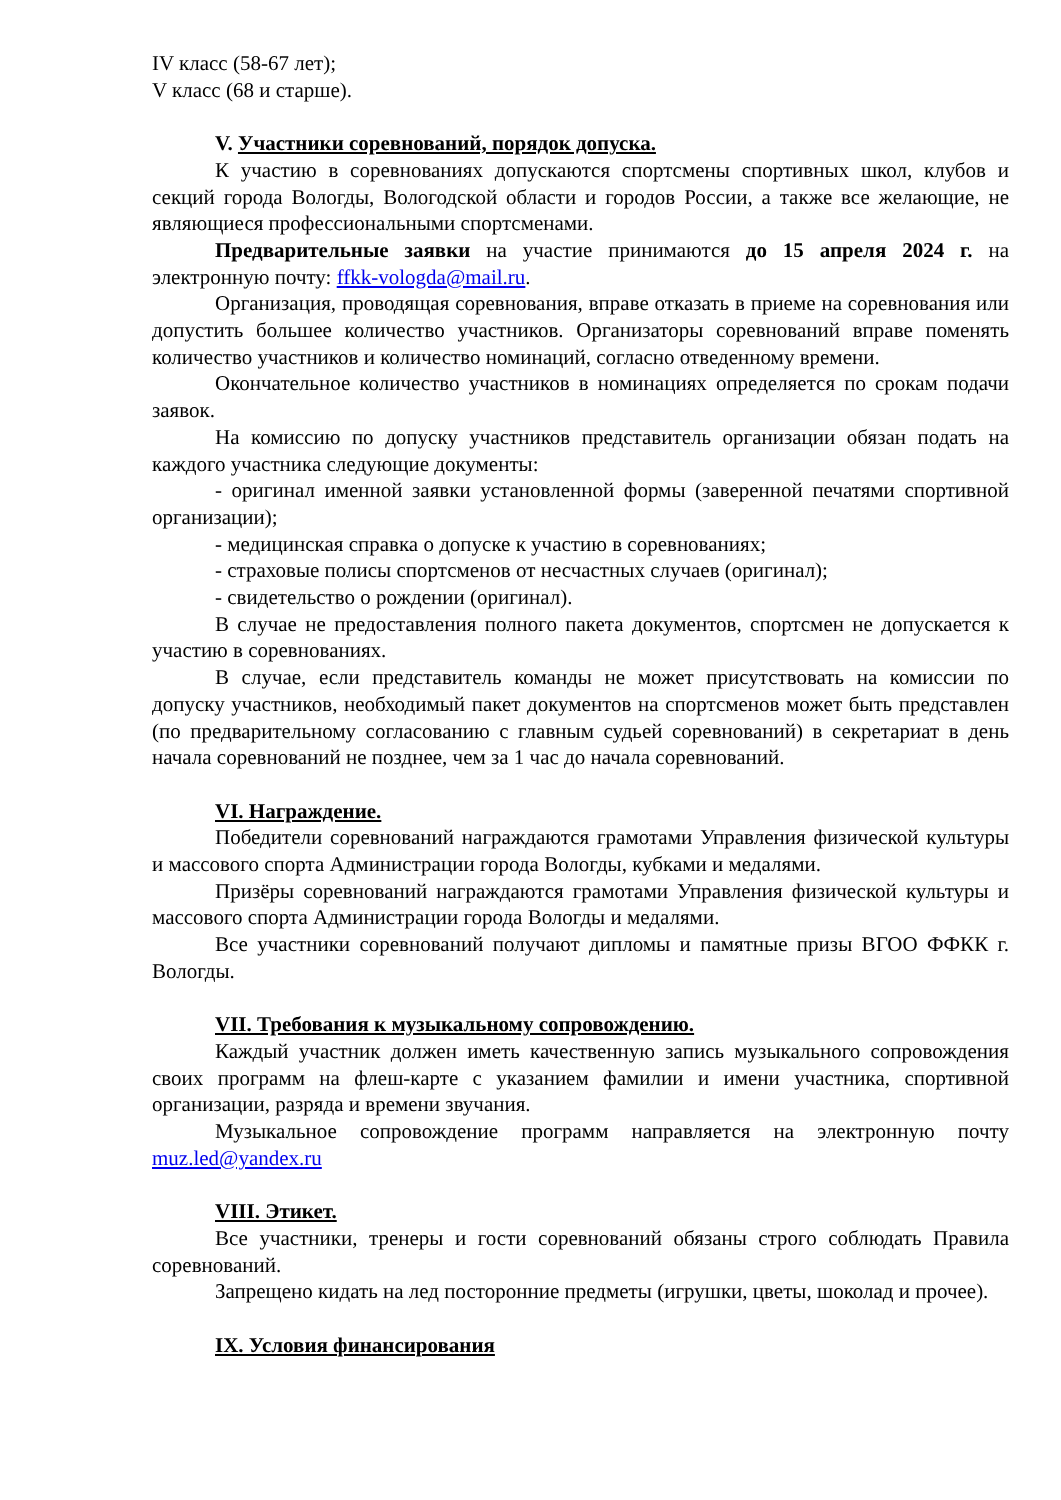IV класс (58-67 лет);
V класс (68 и старше).
V. Участники соревнований, порядок допуска.
К участию в соревнованиях допускаются спортсмены спортивных школ, клубов и секций города Вологды, Вологодской области и городов России, а также все желающие, не являющиеся профессиональными спортсменами.
Предварительные заявки на участие принимаются до 15 апреля 2024 г. на электронную почту: ffkk-vologda@mail.ru.
Организация, проводящая соревнования, вправе отказать в приеме на соревнования или допустить большее количество участников. Организаторы соревнований вправе поменять количество участников и количество номинаций, согласно отведенному времени.
Окончательное количество участников в номинациях определяется по срокам подачи заявок.
На комиссию по допуску участников представитель организации обязан подать на каждого участника следующие документы:
- оригинал именной заявки установленной формы (заверенной печатями спортивной организации);
- медицинская справка о допуске к участию в соревнованиях;
- страховые полисы спортсменов от несчастных случаев (оригинал);
- свидетельство о рождении (оригинал).
В случае не предоставления полного пакета документов, спортсмен не допускается к участию в соревнованиях.
В случае, если представитель команды не может присутствовать на комиссии по допуску участников, необходимый пакет документов на спортсменов может быть представлен (по предварительному согласованию с главным судьей соревнований) в секретариат в день начала соревнований не позднее, чем за 1 час до начала соревнований.
VI. Награждение.
Победители соревнований награждаются грамотами Управления физической культуры и массового спорта Администрации города Вологды, кубками и медалями.
Призёры соревнований награждаются грамотами Управления физической культуры и массового спорта Администрации города Вологды и медалями.
Все участники соревнований получают дипломы и памятные призы ВГОО ФФКК г. Вологды.
VII. Требования к музыкальному сопровождению.
Каждый участник должен иметь качественную запись музыкального сопровождения своих программ на флеш-карте с указанием фамилии и имени участника, спортивной организации, разряда и времени звучания.
Музыкальное сопровождение программ направляется на электронную почту muz.led@yandex.ru
VIII. Этикет.
Все участники, тренеры и гости соревнований обязаны строго соблюдать Правила соревнований.
Запрещено кидать на лед посторонние предметы (игрушки, цветы, шоколад и прочее).
IX. Условия финансирования